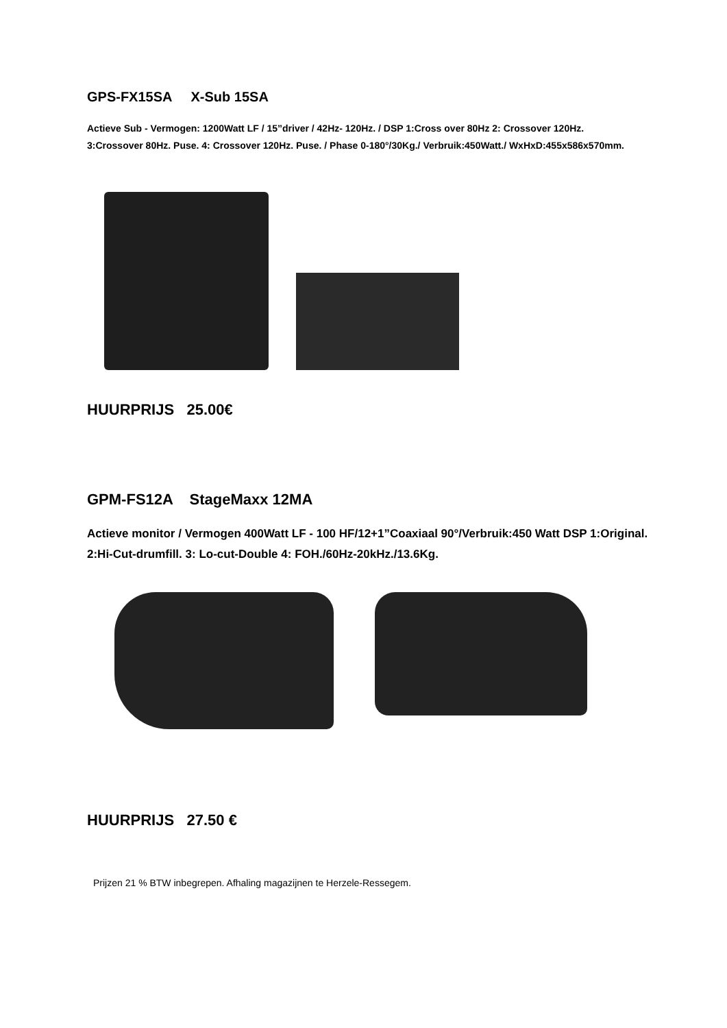GPS-FX15SA X-Sub 15SA
Actieve Sub - Vermogen: 1200Watt LF / 15”driver / 42Hz- 120Hz. / DSP 1:Cross over 80Hz 2: Crossover 120Hz. 3:Crossover 80Hz. Puse. 4: Crossover 120Hz. Puse. / Phase 0-180°/30Kg./ Verbruik:450Watt./ WxHxD:455x586x570mm.
HUURPRIJS 25.00€
GPM-FS12A StageMaxx 12MA
Actieve monitor / Vermogen 400Watt LF - 100 HF/12+1”Coaxiaal 90°/Verbruik:450 Watt DSP 1:Original. 2:Hi-Cut-drumfill. 3: Lo-cut-Double 4: FOH./60Hz-20kHz./13.6Kg.
HUURPRIJS 27.50 €
Prijzen 21 % BTW inbegrepen. Afhaling magazijnen te Herzele-Ressegem.